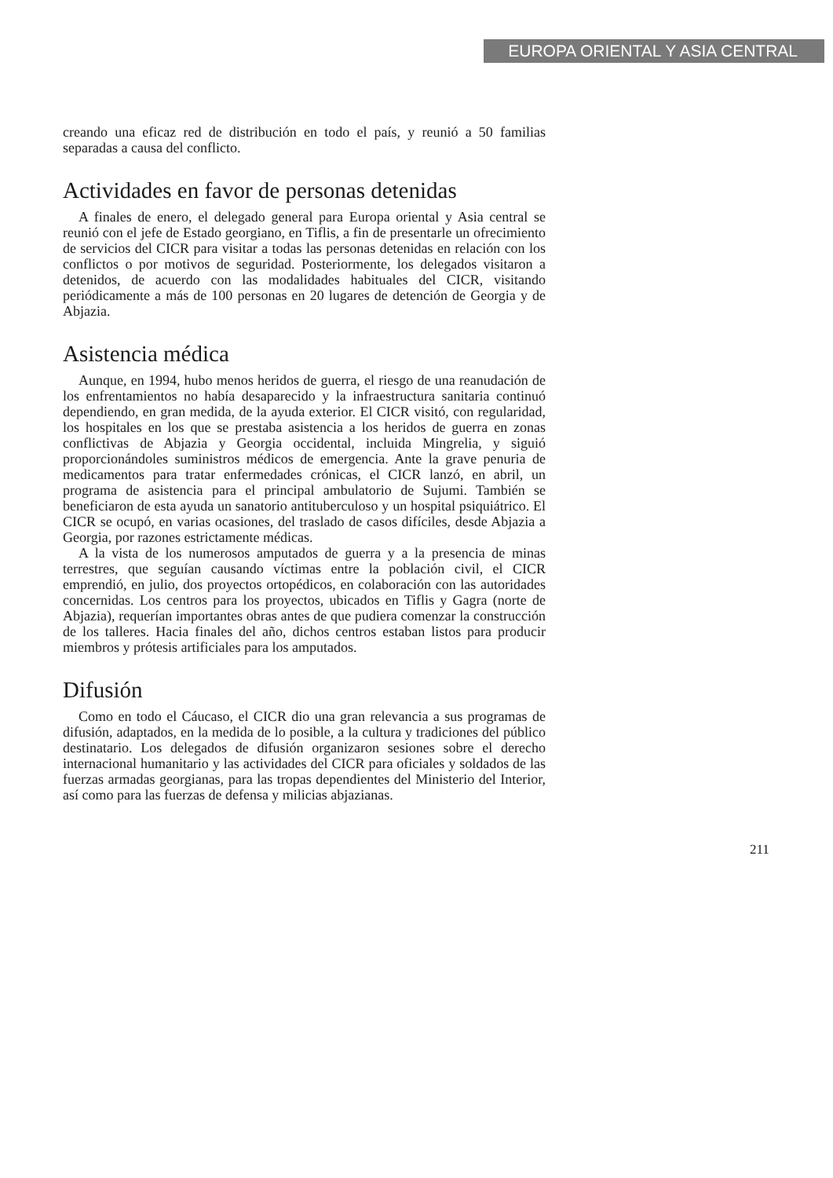EUROPA ORIENTAL Y ASIA CENTRAL
creando una eficaz red de distribución en todo el país, y reunió a 50 familias separadas a causa del conflicto.
Actividades en favor de personas detenidas
A finales de enero, el delegado general para Europa oriental y Asia central se reunió con el jefe de Estado georgiano, en Tiflis, a fin de presentarle un ofrecimiento de servicios del CICR para visitar a todas las personas detenidas en relación con los conflictos o por motivos de seguridad. Posteriormente, los delegados visitaron a detenidos, de acuerdo con las modalidades habituales del CICR, visitando periódicamente a más de 100 personas en 20 lugares de detención de Georgia y de Abjazia.
Asistencia médica
Aunque, en 1994, hubo menos heridos de guerra, el riesgo de una reanudación de los enfrentamientos no había desaparecido y la infraestructura sanitaria continuó dependiendo, en gran medida, de la ayuda exterior. El CICR visitó, con regularidad, los hospitales en los que se prestaba asistencia a los heridos de guerra en zonas conflictivas de Abjazia y Georgia occidental, incluida Mingrelia, y siguió proporcionándoles suministros médicos de emergencia. Ante la grave penuria de medicamentos para tratar enfermedades crónicas, el CICR lanzó, en abril, un programa de asistencia para el principal ambulatorio de Sujumi. También se beneficiaron de esta ayuda un sanatorio antituberculoso y un hospital psiquiátrico. El CICR se ocupó, en varias ocasiones, del traslado de casos difíciles, desde Abjazia a Georgia, por razones estrictamente médicas.
A la vista de los numerosos amputados de guerra y a la presencia de minas terrestres, que seguían causando víctimas entre la población civil, el CICR emprendió, en julio, dos proyectos ortopédicos, en colaboración con las autoridades concernidas. Los centros para los proyectos, ubicados en Tiflis y Gagra (norte de Abjazia), requerían importantes obras antes de que pudiera comenzar la construcción de los talleres. Hacia finales del año, dichos centros estaban listos para producir miembros y prótesis artificiales para los amputados.
Difusión
Como en todo el Cáucaso, el CICR dio una gran relevancia a sus programas de difusión, adaptados, en la medida de lo posible, a la cultura y tradiciones del público destinatario. Los delegados de difusión organizaron sesiones sobre el derecho internacional humanitario y las actividades del CICR para oficiales y soldados de las fuerzas armadas georgianas, para las tropas dependientes del Ministerio del Interior, así como para las fuerzas de defensa y milicias abjazianas.
211